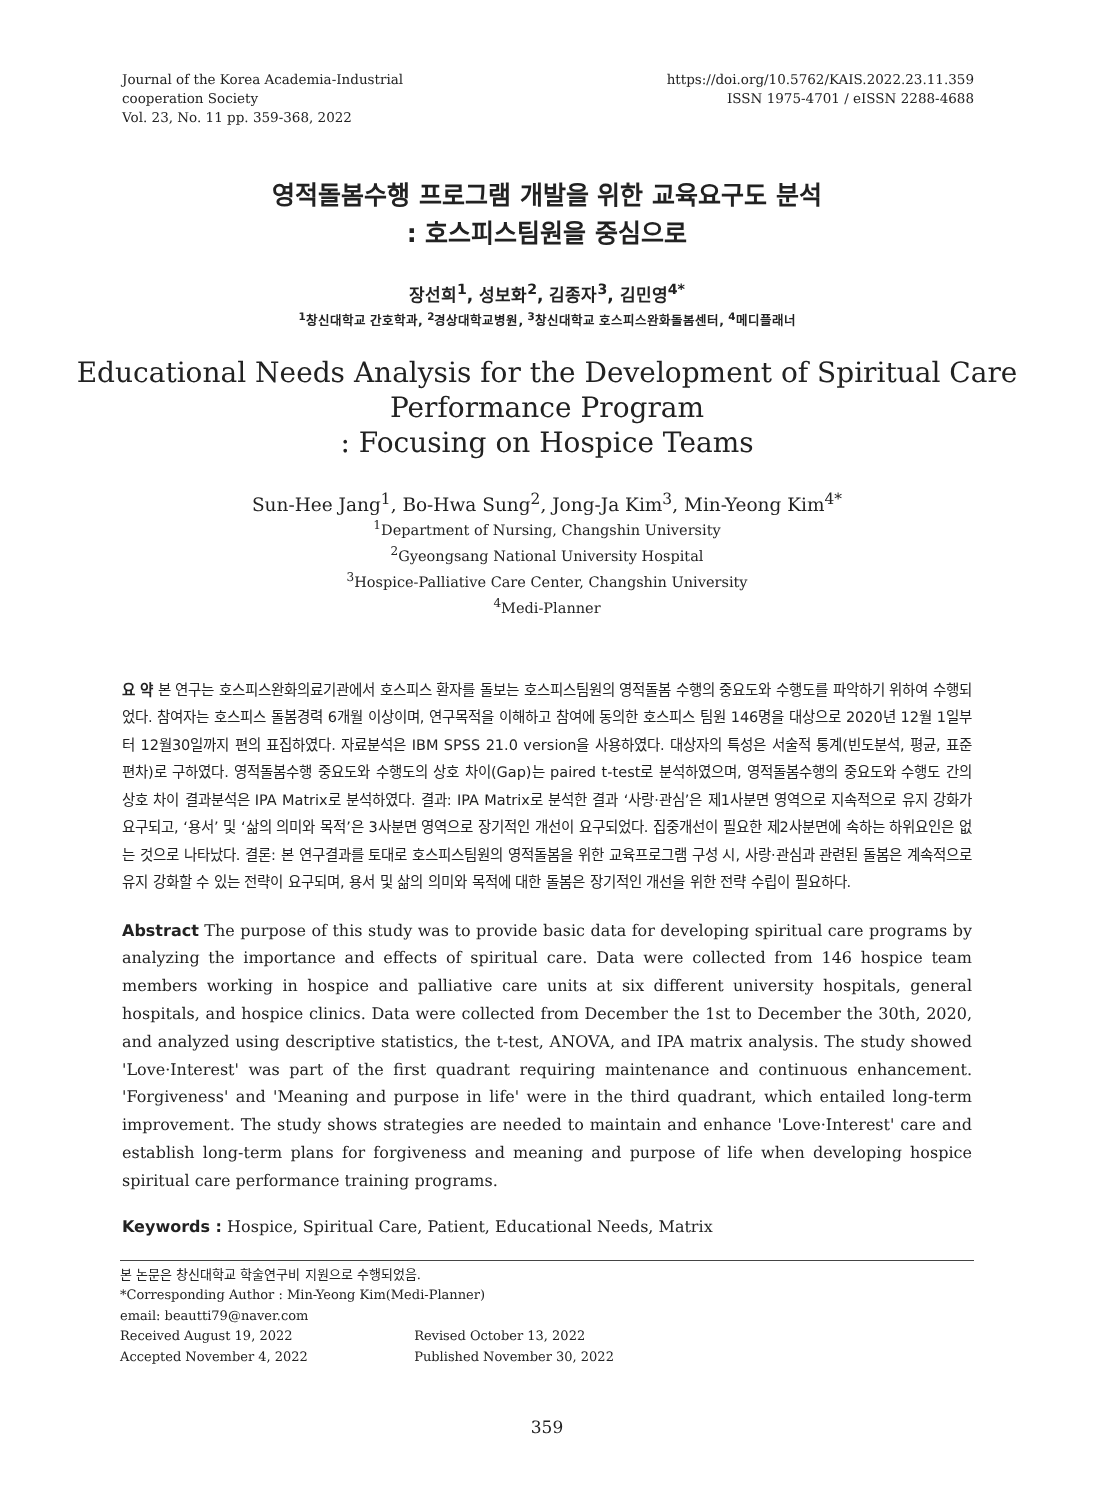Journal of the Korea Academia-Industrial
cooperation Society
Vol. 23, No. 11 pp. 359-368, 2022
https://doi.org/10.5762/KAIS.2022.23.11.359
ISSN 1975-4701 / eISSN 2288-4688
영적돌봄수행 프로그램 개발을 위한 교육요구도 분석
: 호스피스팀원을 중심으로
장선희<sup>1</sup>, 성보화<sup>2</sup>, 김종자<sup>3</sup>, 김민영<sup>4*</sup>
<sup>1</sup> 창신대학교 간호학과, <sup>2</sup>경상대학교병원, <sup>3</sup>창신대학교 호스피스완화돌봄센터, <sup>4</sup>메디플래너
Educational Needs Analysis for the Development of Spiritual Care
Performance Program
: Focusing on Hospice Teams
Sun-Hee Jang<sup>1</sup>, Bo-Hwa Sung<sup>2</sup>, Jong-Ja Kim<sup>3</sup>, Min-Yeong Kim<sup>4*</sup>
<sup>1</sup> Department of Nursing, Changshin University
<sup>2</sup> Gyeongsang National University Hospital
<sup>3</sup> Hospice-Palliative Care Center, Changshin University
<sup>4</sup> Medi-Planner
요 약 본 연구는 호스피스완화의료기관에서 호스피스 환자를 돌보는 호스피스팀원의 영적돌봄 수행의 중요도와 수행도를 파악하기 위하여 수행되었다. 참여자는 호스피스 돌봄경력 6개월 이상이며, 연구목적을 이해하고 참여에 동의한 호스피스 팀원 146명을 대상으로 2020년 12월 1일부터 12월30일까지 편의 표집하였다. 자료분석은 IBM SPSS 21.0 version을 사용하였다. 대상자의 특성은 서술적 통계(빈도분석, 평균, 표준편차)로 구하였다. 영적돌봄수행 중요도와 수행도의 상호 차이(Gap)는 paired t-test로 분석하였으며, 영적돌봄수행의 중요도와 수행도 간의 상호 차이 결과분석은 IPA Matrix로 분석하였다. 결과: IPA Matrix로 분석한 결과 ‘사랑·관심’은 제1사분면 영역으로 지속적으로 유지 강화가 요구되고, ‘용서’ 및 ‘삶의 의미와 목적’은 3사분면 영역으로 장기적인 개선이 요구되었다. 집중개선이 필요한 제2사분면에 속하는 하위요인은 없는 것으로 나타났다. 결론: 본 연구결과를 토대로 호스피스팀원의 영적돌봄을 위한 교육프로그램 구성 시, 사랑·관심과 관련된 돌봄은 계속적으로 유지 강화할 수 있는 전략이 요구되며, 용서 및 삶의 의미와 목적에 대한 돌봄은 장기적인 개선을 위한 전략 수립이 필요하다.
Abstract The purpose of this study was to provide basic data for developing spiritual care programs by analyzing the importance and effects of spiritual care. Data were collected from 146 hospice team members working in hospice and palliative care units at six different university hospitals, general hospitals, and hospice clinics. Data were collected from December the 1st to December the 30th, 2020, and analyzed using descriptive statistics, the t-test, ANOVA, and IPA matrix analysis. The study showed 'Love·Interest' was part of the first quadrant requiring maintenance and continuous enhancement. 'Forgiveness' and 'Meaning and purpose in life' were in the third quadrant, which entailed long-term improvement. The study shows strategies are needed to maintain and enhance 'Love·Interest' care and establish long-term plans for forgiveness and meaning and purpose of life when developing hospice spiritual care performance training programs.
Keywords : Hospice, Spiritual Care, Patient, Educational Needs, Matrix
본 논문은 창신대학교 학술연구비 지원으로 수행되었음.
*Corresponding Author : Min-Yeong Kim(Medi-Planner)
email: beautti79@naver.com
Received August 19, 2022 Revised October 13, 2022
Accepted November 4, 2022 Published November 30, 2022
359